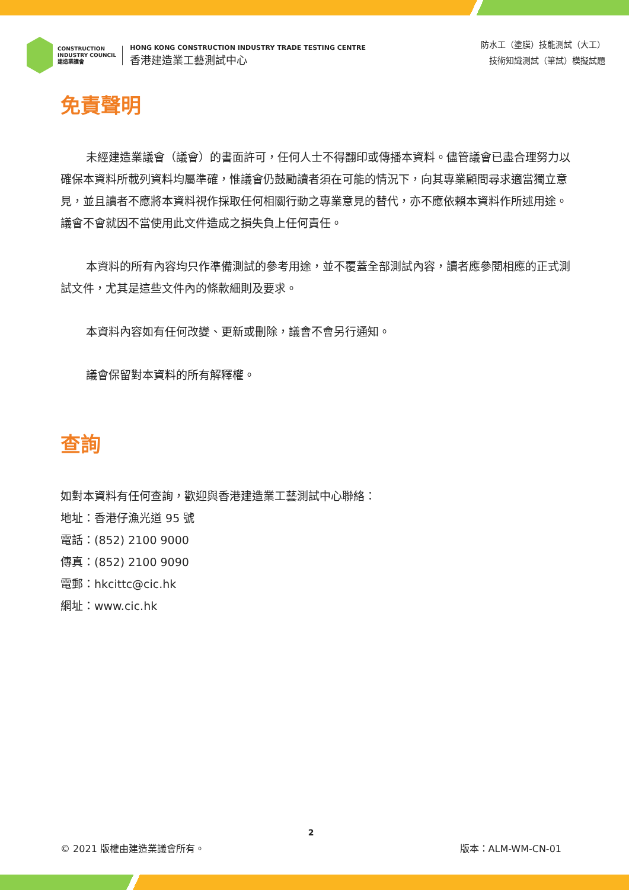CONSTRUCTION
INDUSTRY COUNCIL
建造業議會
HONG KONG CONSTRUCTION INDUSTRY TRADE TESTING CENTRE
香港建造業工藝測試中心
防水工（塗膜）技能測試（大工）
技術知識測試（筆試）模擬試題
免責聲明
未經建造業議會（議會）的書面許可，任何人士不得翻印或傳播本資料。儘管議會已盡合理努力以確保本資料所載列資料均屬準確，惟議會仍鼓勵讀者須在可能的情況下，向其專業顧問尋求適當獨立意見，並且讀者不應將本資料視作採取任何相關行動之專業意見的替代，亦不應依賴本資料作所述用途。議會不會就因不當使用此文件造成之損失負上任何責任。
本資料的所有內容均只作準備測試的參考用途，並不覆蓋全部測試內容，讀者應參閱相應的正式測試文件，尤其是這些文件內的條款細則及要求。
本資料內容如有任何改變、更新或刪除，議會不會另行通知。
議會保留對本資料的所有解釋權。
查詢
如對本資料有任何查詢，歡迎與香港建造業工藝測試中心聯絡：
地址：香港仔漁光道 95 號
電話：(852) 2100 9000
傳真：(852) 2100 9090
電郵：hkcittc@cic.hk
網址：www.cic.hk
2
© 2021 版權由建造業議會所有。 版本：ALM-WM-CN-01